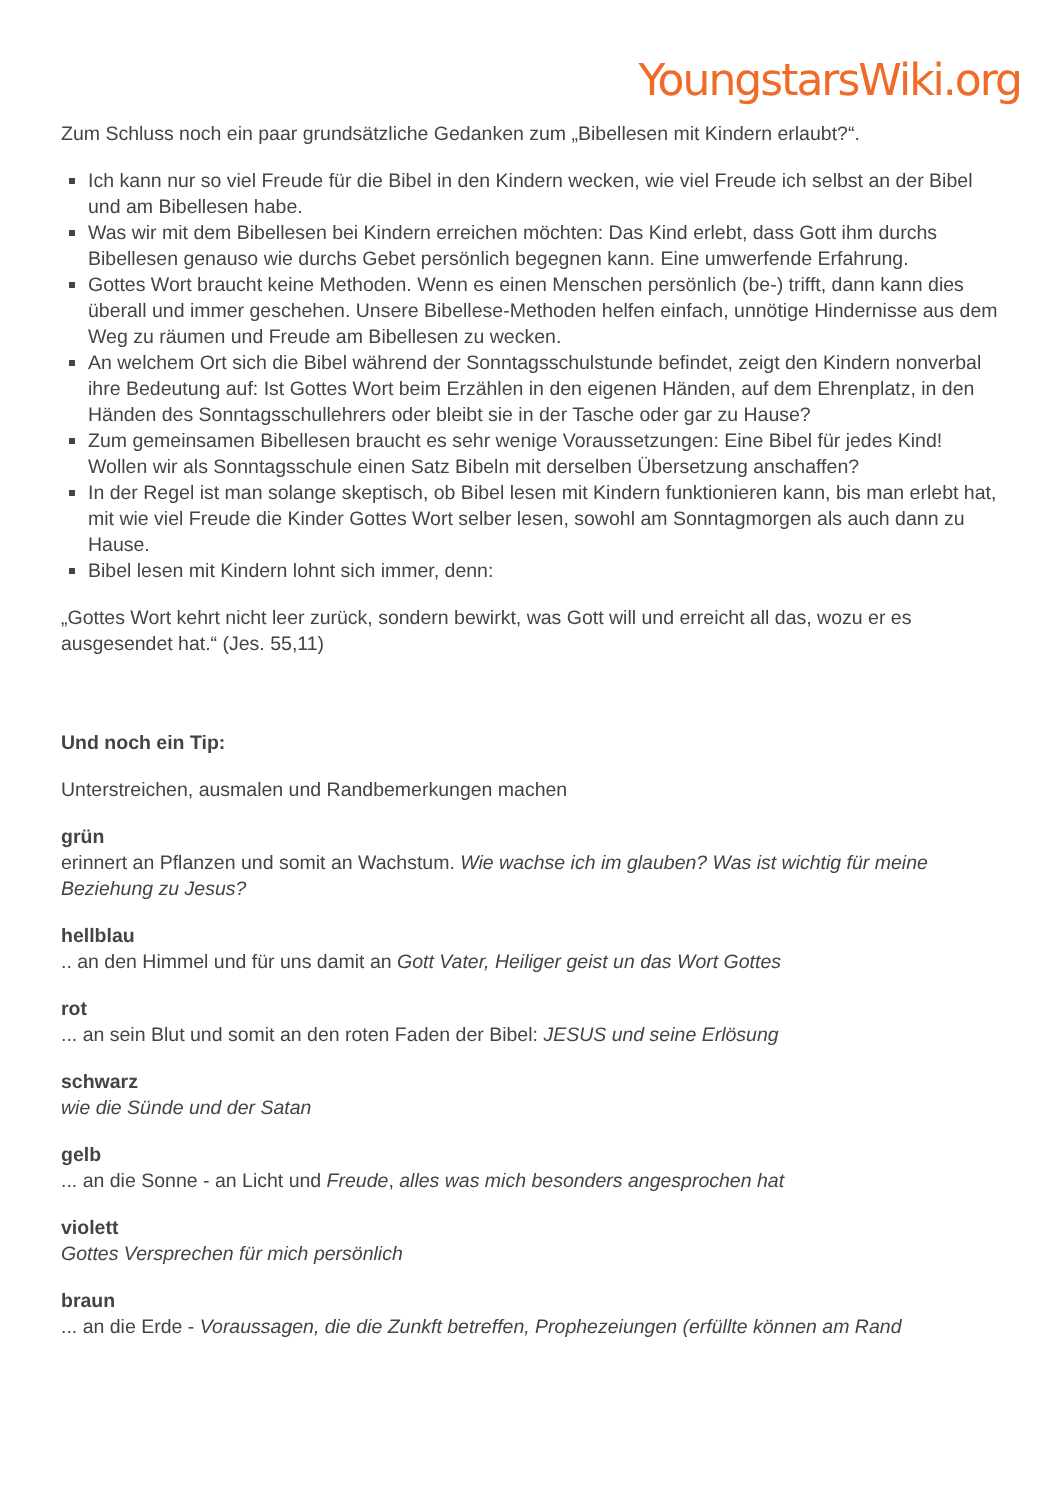YoungstarsWiki.org
Zum Schluss noch ein paar grundsätzliche Gedanken zum „Bibellesen mit Kindern erlaubt?“.
Ich kann nur so viel Freude für die Bibel in den Kindern wecken, wie viel Freude ich selbst an der Bibel und am Bibellesen habe.
Was wir mit dem Bibellesen bei Kindern erreichen möchten: Das Kind erlebt, dass Gott ihm durchs Bibellesen genauso wie durchs Gebet persönlich begegnen kann. Eine umwerfende Erfahrung.
Gottes Wort braucht keine Methoden. Wenn es einen Menschen persönlich (be-) trifft, dann kann dies überall und immer geschehen. Unsere Bibellese-Methoden helfen einfach, unnötige Hindernisse aus dem Weg zu räumen und Freude am Bibellesen zu wecken.
An welchem Ort sich die Bibel während der Sonntagsschulstunde befindet, zeigt den Kindern nonverbal ihre Bedeutung auf: Ist Gottes Wort beim Erzählen in den eigenen Händen, auf dem Ehrenplatz, in den Händen des Sonntagsschullehrers oder bleibt sie in der Tasche oder gar zu Hause?
Zum gemeinsamen Bibellesen braucht es sehr wenige Voraussetzungen: Eine Bibel für jedes Kind! Wollen wir als Sonntagsschule einen Satz Bibeln mit derselben Übersetzung anschaffen?
In der Regel ist man solange skeptisch, ob Bibel lesen mit Kindern funktionieren kann, bis man erlebt hat, mit wie viel Freude die Kinder Gottes Wort selber lesen, sowohl am Sonntagmorgen als auch dann zu Hause.
Bibel lesen mit Kindern lohnt sich immer, denn:
„Gottes Wort kehrt nicht leer zurück, sondern bewirkt, was Gott will und erreicht all das, wozu er es ausgesendet hat.“ (Jes. 55,11)
Und noch ein Tip:
Unterstreichen, ausmalen und Randbemerkungen machen
grün
erinnert an Pflanzen und somit an Wachstum. Wie wachse ich im glauben? Was ist wichtig für meine Beziehung zu Jesus?
hellblau
.. an den Himmel und für uns damit an Gott Vater, Heiliger geist un das Wort Gottes
rot
... an sein Blut und somit an den roten Faden der Bibel: JESUS und seine Erlösung
schwarz
wie die Sünde und der Satan
gelb
... an die Sonne - an Licht und Freude, alles was mich besonders angesprochen hat
violett
Gottes Versprechen für mich persönlich
braun
... an die Erde - Voraussagen, die die Zunkft betreffen, Prophezeiungen (erfüllte können am Rand